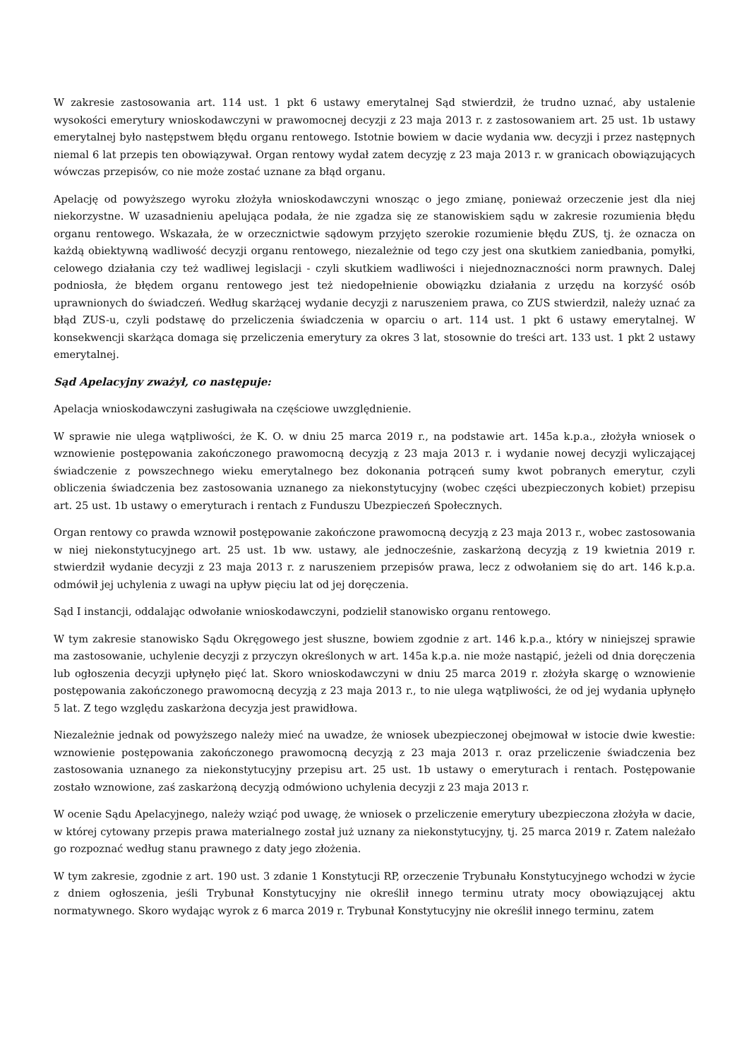W zakresie zastosowania art. 114 ust. 1 pkt 6 ustawy emerytalnej Sąd stwierdził, że trudno uznać, aby ustalenie wysokości emerytury wnioskodawczyni w prawomocnej decyzji z 23 maja 2013 r. z zastosowaniem art. 25 ust. 1b ustawy emerytalnej było następstwem błędu organu rentowego. Istotnie bowiem w dacie wydania ww. decyzji i przez następnych niemal 6 lat przepis ten obowiązywał. Organ rentowy wydał zatem decyzję z 23 maja 2013 r. w granicach obowiązujących wówczas przepisów, co nie może zostać uznane za błąd organu.
Apelację od powyższego wyroku złożyła wnioskodawczyni wnosząc o jego zmianę, ponieważ orzeczenie jest dla niej niekorzystne. W uzasadnieniu apelująca podała, że nie zgadza się ze stanowiskiem sądu w zakresie rozumienia błędu organu rentowego. Wskazała, że w orzecznictwie sądowym przyjęto szerokie rozumienie błędu ZUS, tj. że oznacza on każdą obiektywną wadliwość decyzji organu rentowego, niezależnie od tego czy jest ona skutkiem zaniedbania, pomyłki, celowego działania czy też wadliwej legislacji - czyli skutkiem wadliwości i niejednoznaczności norm prawnych. Dalej podniosła, że błędem organu rentowego jest też niedopełnienie obowiązku działania z urzędu na korzyść osób uprawnionych do świadczeń. Według skarżącej wydanie decyzji z naruszeniem prawa, co ZUS stwierdził, należy uznać za błąd ZUS-u, czyli podstawę do przeliczenia świadczenia w oparciu o art. 114 ust. 1 pkt 6 ustawy emerytalnej. W konsekwencji skarżąca domaga się przeliczenia emerytury za okres 3 lat, stosownie do treści art. 133 ust. 1 pkt 2 ustawy emerytalnej.
Sąd Apelacyjny zważył, co następuje:
Apelacja wnioskodawczyni zasługiwała na częściowe uwzględnienie.
W sprawie nie ulega wątpliwości, że K. O. w dniu 25 marca 2019 r., na podstawie art. 145a k.p.a., złożyła wniosek o wznowienie postępowania zakończonego prawomocną decyzją z 23 maja 2013 r. i wydanie nowej decyzji wyliczającej świadczenie z powszechnego wieku emerytalnego bez dokonania potrąceń sumy kwot pobranych emerytur, czyli obliczenia świadczenia bez zastosowania uznanego za niekonstytucyjny (wobec części ubezpieczonych kobiet) przepisu art. 25 ust. 1b ustawy o emeryturach i rentach z Funduszu Ubezpieczeń Społecznych.
Organ rentowy co prawda wznowił postępowanie zakończone prawomocną decyzją z 23 maja 2013 r., wobec zastosowania w niej niekonstytucyjnego art. 25 ust. 1b ww. ustawy, ale jednocześnie, zaskarżoną decyzją z 19 kwietnia 2019 r. stwierdził wydanie decyzji z 23 maja 2013 r. z naruszeniem przepisów prawa, lecz z odwołaniem się do art. 146 k.p.a. odmówił jej uchylenia z uwagi na upływ pięciu lat od jej doręczenia.
Sąd I instancji, oddalając odwołanie wnioskodawczyni, podzielił stanowisko organu rentowego.
W tym zakresie stanowisko Sądu Okręgowego jest słuszne, bowiem zgodnie z art. 146 k.p.a., który w niniejszej sprawie ma zastosowanie, uchylenie decyzji z przyczyn określonych w art. 145a k.p.a. nie może nastąpić, jeżeli od dnia doręczenia lub ogłoszenia decyzji upłynęło pięć lat. Skoro wnioskodawczyni w dniu 25 marca 2019 r. złożyła skargę o wznowienie postępowania zakończonego prawomocną decyzją z 23 maja 2013 r., to nie ulega wątpliwości, że od jej wydania upłynęło 5 lat. Z tego względu zaskarżona decyzja jest prawidłowa.
Niezależnie jednak od powyższego należy mieć na uwadze, że wniosek ubezpieczonej obejmował w istocie dwie kwestie: wznowienie postępowania zakończonego prawomocną decyzją z 23 maja 2013 r. oraz przeliczenie świadczenia bez zastosowania uznanego za niekonstytucyjny przepisu art. 25 ust. 1b ustawy o emeryturach i rentach. Postępowanie zostało wznowione, zaś zaskarżoną decyzją odmówiono uchylenia decyzji z 23 maja 2013 r.
W ocenie Sądu Apelacyjnego, należy wziąć pod uwagę, że wniosek o przeliczenie emerytury ubezpieczona złożyła w dacie, w której cytowany przepis prawa materialnego został już uznany za niekonstytucyjny, tj. 25 marca 2019 r. Zatem należało go rozpoznać według stanu prawnego z daty jego złożenia.
W tym zakresie, zgodnie z art. 190 ust. 3 zdanie 1 Konstytucji RP, orzeczenie Trybunału Konstytucyjnego wchodzi w życie z dniem ogłoszenia, jeśli Trybunał Konstytucyjny nie określił innego terminu utraty mocy obowiązującej aktu normatywnego. Skoro wydając wyrok z 6 marca 2019 r. Trybunał Konstytucyjny nie określił innego terminu, zatem